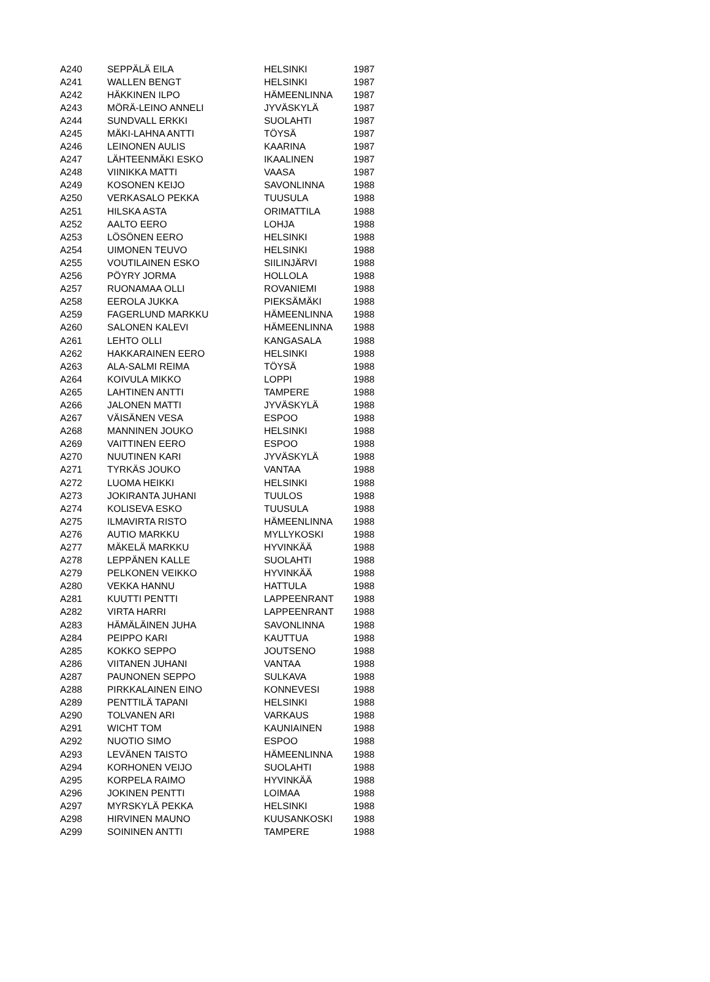| A240 | SEPPÄLÄ EILA | HELSINKI | 1987 |
| A241 | WALLEN BENGT | HELSINKI | 1987 |
| A242 | HÄKKINEN ILPO | HÄMEENLINNA | 1987 |
| A243 | MÖRÄ-LEINO ANNELI | JYVÄSKYLÄ | 1987 |
| A244 | SUNDVALL ERKKI | SUOLAHTI | 1987 |
| A245 | MÄKI-LAHNA ANTTI | TÖYSÄ | 1987 |
| A246 | LEINONEN AULIS | KAARINA | 1987 |
| A247 | LÄHTEENMÄKI ESKO | IKAALINEN | 1987 |
| A248 | VIINIKKA MATTI | VAASA | 1987 |
| A249 | KOSONEN KEIJO | SAVONLINNA | 1988 |
| A250 | VERKASALO PEKKA | TUUSULA | 1988 |
| A251 | HILSKA ASTA | ORIMATTILA | 1988 |
| A252 | AALTO EERO | LOHJA | 1988 |
| A253 | LÖSÖNEN EERO | HELSINKI | 1988 |
| A254 | UIMONEN TEUVO | HELSINKI | 1988 |
| A255 | VOUTILAINEN ESKO | SIILINJÄRVI | 1988 |
| A256 | PÖYRY JORMA | HOLLOLA | 1988 |
| A257 | RUONAMAA OLLI | ROVANIEMI | 1988 |
| A258 | EEROLA JUKKA | PIEKSÄMÄKI | 1988 |
| A259 | FAGERLUND MARKKU | HÄMEENLINNA | 1988 |
| A260 | SALONEN KALEVI | HÄMEENLINNA | 1988 |
| A261 | LEHTO OLLI | KANGASALA | 1988 |
| A262 | HAKKARAINEN EERO | HELSINKI | 1988 |
| A263 | ALA-SALMI REIMA | TÖYSÄ | 1988 |
| A264 | KOIVULA MIKKO | LOPPI | 1988 |
| A265 | LAHTINEN ANTTI | TAMPERE | 1988 |
| A266 | JALONEN MATTI | JYVÄSKYLÄ | 1988 |
| A267 | VÄISÄNEN VESA | ESPOO | 1988 |
| A268 | MANNINEN JOUKO | HELSINKI | 1988 |
| A269 | VAITTINEN EERO | ESPOO | 1988 |
| A270 | NUUTINEN KARI | JYVÄSKYLÄ | 1988 |
| A271 | TYRKÄS JOUKO | VANTAA | 1988 |
| A272 | LUOMA HEIKKI | HELSINKI | 1988 |
| A273 | JOKIRANTA JUHANI | TUULOS | 1988 |
| A274 | KOLISEVA ESKO | TUUSULA | 1988 |
| A275 | ILMAVIRTA RISTO | HÄMEENLINNA | 1988 |
| A276 | AUTIO MARKKU | MYLLYKOSKI | 1988 |
| A277 | MÄKELÄ MARKKU | HYVINKÄÄ | 1988 |
| A278 | LEPPÄNEN KALLE | SUOLAHTI | 1988 |
| A279 | PELKONEN VEIKKO | HYVINKÄÄ | 1988 |
| A280 | VEKKA HANNU | HATTULA | 1988 |
| A281 | KUUTTI PENTTI | LAPPEENRANT | 1988 |
| A282 | VIRTA HARRI | LAPPEENRANT | 1988 |
| A283 | HÄMÄLÄINEN JUHA | SAVONLINNA | 1988 |
| A284 | PEIPPO KARI | KAUTTUA | 1988 |
| A285 | KOKKO SEPPO | JOUTSENO | 1988 |
| A286 | VIITANEN JUHANI | VANTAA | 1988 |
| A287 | PAUNONEN SEPPO | SULKAVA | 1988 |
| A288 | PIRKKALAINEN EINO | KONNEVESI | 1988 |
| A289 | PENTTILÄ TAPANI | HELSINKI | 1988 |
| A290 | TOLVANEN ARI | VARKAUS | 1988 |
| A291 | WICHT TOM | KAUNIAINEN | 1988 |
| A292 | NUOTIO SIMO | ESPOO | 1988 |
| A293 | LEVÄNEN TAISTO | HÄMEENLINNA | 1988 |
| A294 | KORHONEN VEIJO | SUOLAHTI | 1988 |
| A295 | KORPELA RAIMO | HYVINKÄÄ | 1988 |
| A296 | JOKINEN PENTTI | LOIMAA | 1988 |
| A297 | MYRSKYLÄ PEKKA | HELSINKI | 1988 |
| A298 | HIRVINEN MAUNO | KUUSANKOSKI | 1988 |
| A299 | SOININEN ANTTI | TAMPERE | 1988 |